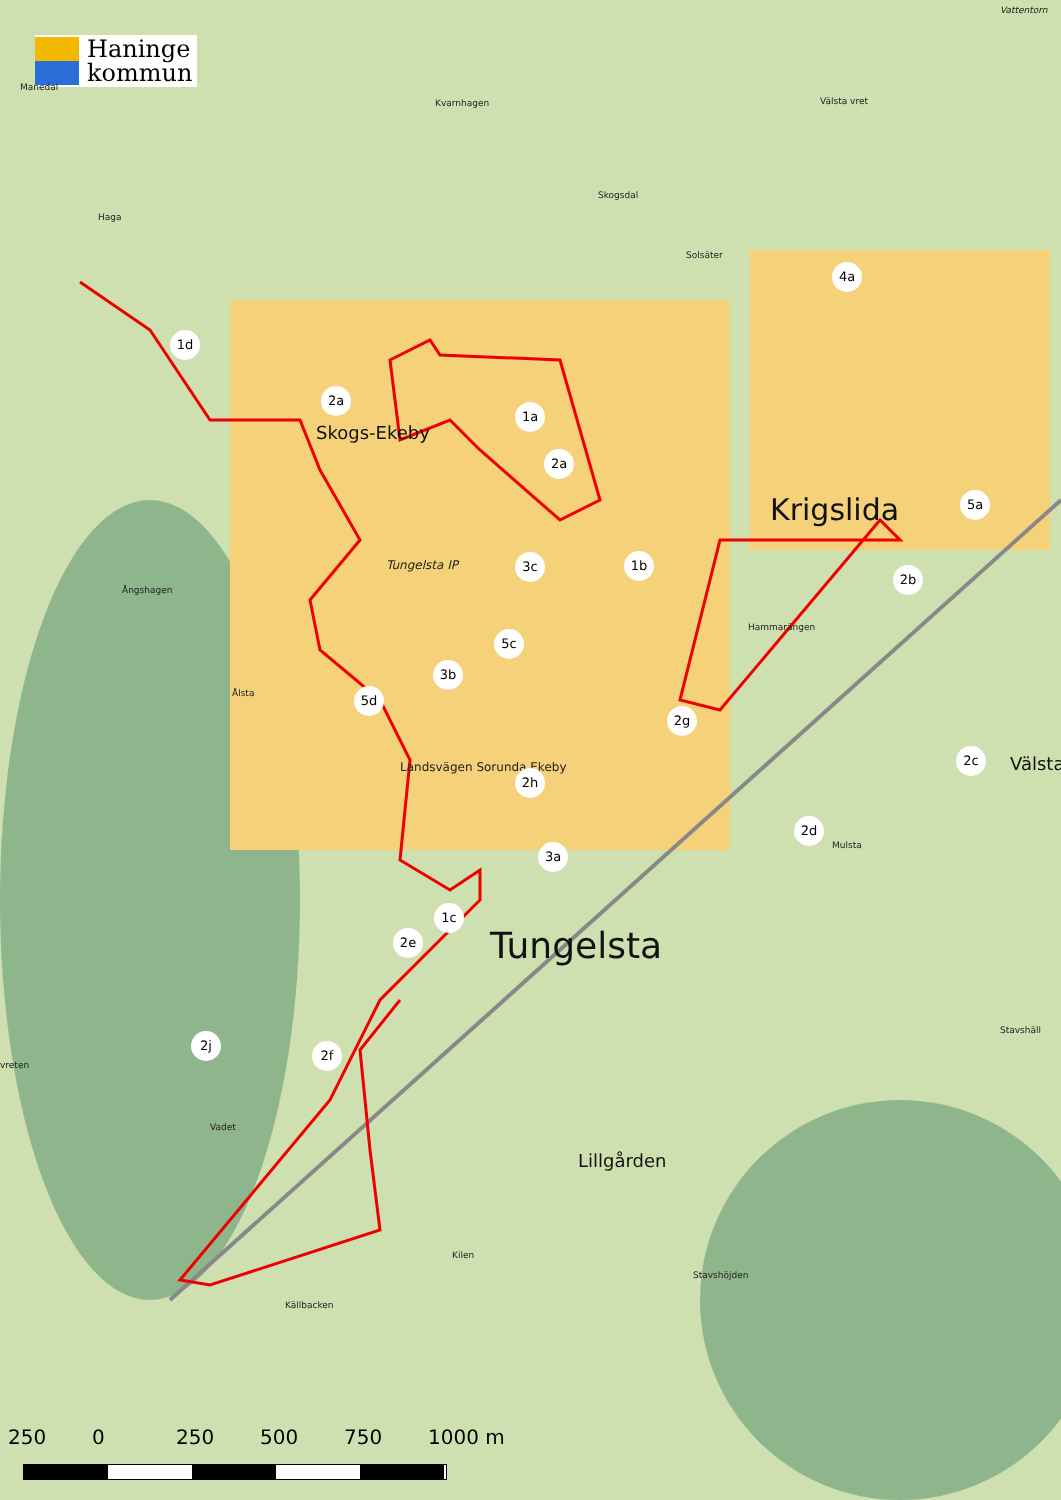Haninge
kommun
Vattentorn
Manedal
Kvarnhagen Välsta vret
Haga
Skogsdal
Solsäter
Skogs-Ekeby
Krigslida
Tungelsta IP
Ångshagen
Hammarängen
Ålsta
Välsta
Landsvägen Sorunda Ekeby
Mulsta
Tungelsta
Stavshäll
vreten
Vadet
Lillgården
Kilen
Stavshöjden
Källbacken
1d
2a
1a
2a
4a
5a
3c 1b
2b
5c
3b
5d
2g
2c
2h
2d
3a
1c
2e
2j
2f
250 0 250 500 750 1000 m